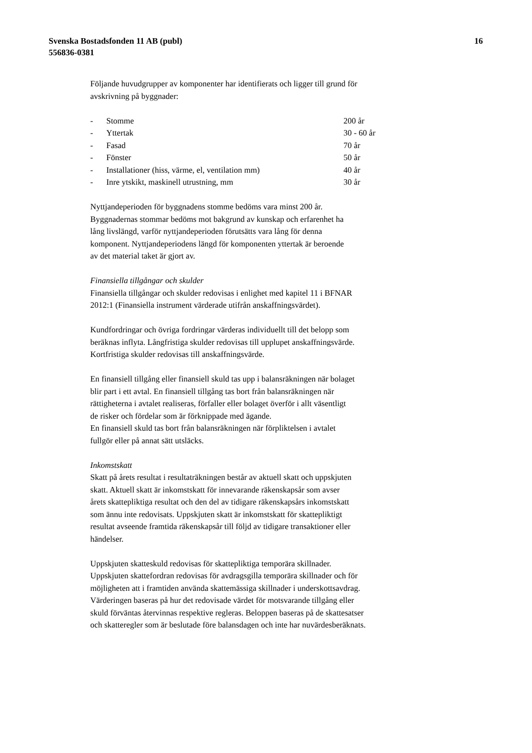Svenska Bostadsfonden 11 AB (publ)
556836-0381
16
Följande huvudgrupper av komponenter har identifierats och ligger till grund för
avskrivning på byggnader:
| - | Stomme | 200 år |
| - | Yttertak | 30 - 60 år |
| - | Fasad | 70 år |
| - | Fönster | 50 år |
| - | Installationer (hiss, värme, el, ventilation mm) | 40 år |
| - | Inre ytskikt, maskinell utrustning, mm | 30 år |
Nyttjandeperioden för byggnadens stomme bedöms vara minst 200 år.
Byggnadernas stommar bedöms mot bakgrund av kunskap och erfarenhet ha
lång livslängd, varför nyttjandeperioden förutsätts vara lång för denna
komponent. Nyttjandeperiodens längd för komponenten yttertak är beroende
av det material taket är gjort av.
Finansiella tillgångar och skulder
Finansiella tillgångar och skulder redovisas i enlighet med kapitel 11 i BFNAR
2012:1 (Finansiella instrument värderade utifrån anskaffningsvärdet).
Kundfordringar och övriga fordringar värderas individuellt till det belopp som
beräknas inflyta. Långfristiga skulder redovisas till upplupet anskaffningsvärde.
Kortfristiga skulder redovisas till anskaffningsvärde.
En finansiell tillgång eller finansiell skuld tas upp i balansräkningen när bolaget
blir part i ett avtal. En finansiell tillgång tas bort från balansräkningen när
rättigheterna i avtalet realiseras, förfaller eller bolaget överför i allt väsentligt
de risker och fördelar som är förknippade med ägande.
En finansiell skuld tas bort från balansräkningen när förpliktelsen i avtalet
fullgör eller på annat sätt utsläcks.
Inkomstskatt
Skatt på årets resultat i resultaträkningen består av aktuell skatt och uppskjuten
skatt. Aktuell skatt är inkomstskatt för innevarande räkenskapsår som avser
årets skattepliktiga resultat och den del av tidigare räkenskapsårs inkomstskatt
som ännu inte redovisats. Uppskjuten skatt är inkomstskatt för skattepliktigt
resultat avseende framtida räkenskapsår till följd av tidigare transaktioner eller
händelser.
Uppskjuten skatteskuld redovisas för skattepliktiga temporära skillnader.
Uppskjuten skattefordran redovisas för avdragsgilla temporära skillnader och för
möjligheten att i framtiden använda skattemässiga skillnader i underskottsavdrag.
Värderingen baseras på hur det redovisade värdet för motsvarande tillgång eller
skuld förväntas återvinnas respektive regleras. Beloppen baseras på de skattesatser
och skatteregler som är beslutade före balansdagen och inte har nuvärdesberäknats.